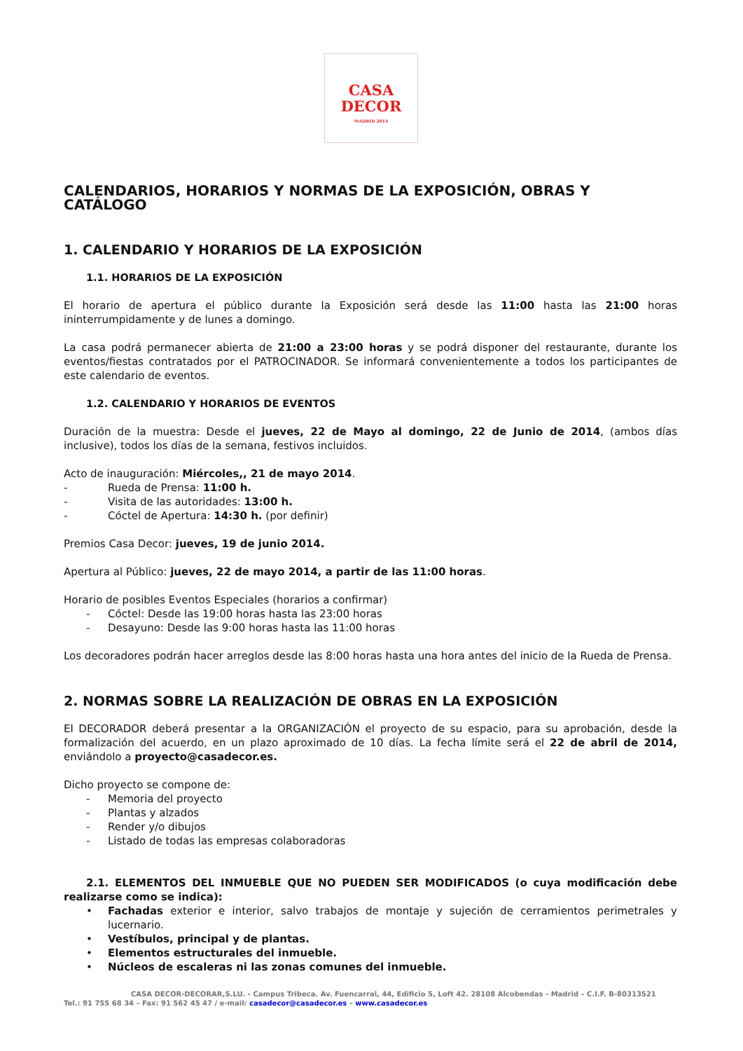CASA
DECOR
MADRID 2014
CALENDARIOS, HORARIOS Y NORMAS DE LA EXPOSICIÓN, OBRAS Y CATÁLOGO
1. CALENDARIO Y HORARIOS DE LA EXPOSICIÓN
1.1. HORARIOS DE LA EXPOSICIÓN
El horario de apertura el público durante la Exposición será desde las 11:00 hasta las 21:00 horas ininterrumpidamente y de lunes a domingo.
La casa podrá permanecer abierta de 21:00 a 23:00 horas y se podrá disponer del restaurante, durante los eventos/fiestas contratados por el PATROCINADOR. Se informará convenientemente a todos los participantes de este calendario de eventos.
1.2. CALENDARIO Y HORARIOS DE EVENTOS
Duración de la muestra: Desde el jueves, 22 de Mayo al domingo, 22 de Junio de 2014, (ambos días inclusive), todos los días de la semana, festivos incluidos.
Acto de inauguración: Miércoles,, 21 de mayo 2014.
- Rueda de Prensa: 11:00 h.
- Visita de las autoridades: 13:00 h.
- Cóctel de Apertura: 14:30 h. (por definir)
Premios Casa Decor: jueves, 19 de junio 2014.
Apertura al Público: jueves, 22 de mayo 2014, a partir de las 11:00 horas.
Horario de posibles Eventos Especiales (horarios a confirmar)
- Cóctel: Desde las 19:00 horas hasta las 23:00 horas
- Desayuno: Desde las 9:00 horas hasta las 11:00 horas
Los decoradores podrán hacer arreglos desde las 8:00 horas hasta una hora antes del inicio de la Rueda de Prensa.
2. NORMAS SOBRE LA REALIZACIÓN DE OBRAS EN LA EXPOSICIÓN
El DECORADOR deberá presentar a la ORGANIZACIÓN el proyecto de su espacio, para su aprobación, desde la formalización del acuerdo, en un plazo aproximado de 10 días. La fecha límite será el 22 de abril de 2014, enviándolo a proyecto@casadecor.es.
Dicho proyecto se compone de:
- Memoria del proyecto
- Plantas y alzados
- Render y/o dibujos
- Listado de todas las empresas colaboradoras
2.1. ELEMENTOS DEL INMUEBLE QUE NO PUEDEN SER MODIFICADOS (o cuya modificación debe realizarse como se indica):
• Fachadas exterior e interior, salvo trabajos de montaje y sujeción de cerramientos perimetrales y lucernario.
• Vestíbulos, principal y de plantas.
• Elementos estructurales del inmueble.
• Núcleos de escaleras ni las zonas comunes del inmueble.
CASA DECOR-DECORAR,S.LU. - Campus Tribeca. Av. Fuencarral, 44, Edificio 5, Loft 42. 28108 Alcobendas - Madrid – C.I.F. B-80313521
Tel.: 91 755 68 34 – Fax: 91 562 45 47 / e-mail: casadecor@casadecor.es – www.casadecor.es